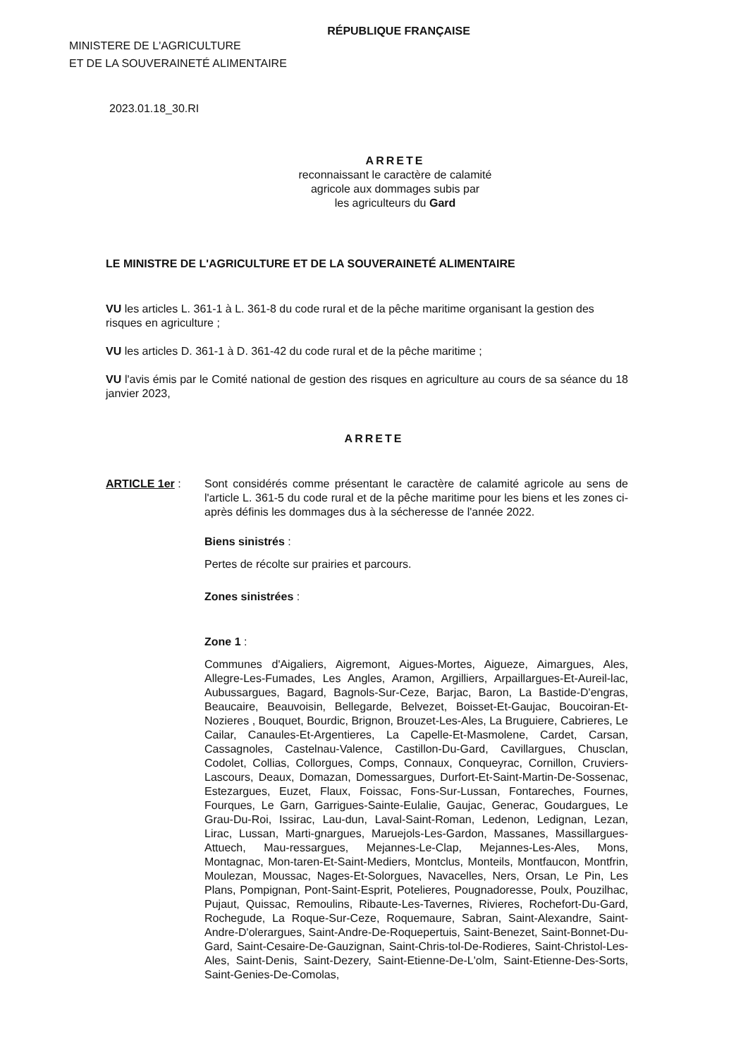RÉPUBLIQUE FRANÇAISE
MINISTERE DE L'AGRICULTURE
ET DE LA SOUVERAINETÉ ALIMENTAIRE
2023.01.18_30.RI
ARRETE
reconnaissant le caractère de calamité
agricole aux dommages subis par
les agriculteurs du Gard
LE MINISTRE DE L'AGRICULTURE ET DE LA SOUVERAINETÉ ALIMENTAIRE
VU les articles L. 361-1 à L. 361-8 du code rural et de la pêche maritime organisant la gestion des risques en agriculture ;
VU les articles D. 361-1 à D. 361-42 du code rural et de la pêche maritime ;
VU l'avis émis par le Comité national de gestion des risques en agriculture au cours de sa séance du 18 janvier 2023,
ARRETE
ARTICLE 1er : Sont considérés comme présentant le caractère de calamité agricole au sens de l'article L. 361-5 du code rural et de la pêche maritime pour les biens et les zones ci-après définis les dommages dus à la sécheresse de l'année 2022.
Biens sinistrés :
Pertes de récolte sur prairies et parcours.
Zones sinistrées :
Zone 1 :
Communes d'Aigaliers, Aigremont, Aigues-Mortes, Aigueze, Aimargues, Ales, Allegre-Les-Fumades, Les Angles, Aramon, Argilliers, Arpaillargues-Et-Aureil-lac, Aubussargues, Bagard, Bagnols-Sur-Ceze, Barjac, Baron, La Bastide-D'engras, Beaucaire, Beauvoisin, Bellegarde, Belvezet, Boisset-Et-Gaujac, Boucoiran-Et-Nozieres , Bouquet, Bourdic, Brignon, Brouzet-Les-Ales, La Bruguiere, Cabrieres, Le Cailar, Canaules-Et-Argentieres, La Capelle-Et-Masmolene, Cardet, Carsan, Cassagnoles, Castelnau-Valence, Castillon-Du-Gard, Cavillargues, Chusclan, Codolet, Collias, Collorgues, Comps, Connaux, Conqueyrac, Cornillon, Cruviers-Lascours, Deaux, Domazan, Domessargues, Durfort-Et-Saint-Martin-De-Sossenac, Estezargues, Euzet, Flaux, Foissac, Fons-Sur-Lussan, Fontareches, Fournes, Fourques, Le Garn, Garrigues-Sainte-Eulalie, Gaujac, Generac, Goudargues, Le Grau-Du-Roi, Issirac, Lau-dun, Laval-Saint-Roman, Ledenon, Ledignan, Lezan, Lirac, Lussan, Marti-gnargues, Maruejols-Les-Gardon, Massanes, Massillargues-Attuech, Mau-ressargues, Mejannes-Le-Clap, Mejannes-Les-Ales, Mons, Montagnac, Mon-taren-Et-Saint-Mediers, Montclus, Monteils, Montfaucon, Montfrin, Moulezan, Moussac, Nages-Et-Solorgues, Navacelles, Ners, Orsan, Le Pin, Les Plans, Pompignan, Pont-Saint-Esprit, Potelieres, Pougnadoresse, Poulx, Pouzilhac, Pujaut, Quissac, Remoulins, Ribaute-Les-Tavernes, Rivieres, Rochefort-Du-Gard, Rochegude, La Roque-Sur-Ceze, Roquemaure, Sabran, Saint-Alexandre, Saint-Andre-D'olerargues, Saint-Andre-De-Roquepertuis, Saint-Benezet, Saint-Bonnet-Du-Gard, Saint-Cesaire-De-Gauzignan, Saint-Chris-tol-De-Rodieres, Saint-Christol-Les-Ales, Saint-Denis, Saint-Dezery, Saint-Etienne-De-L'olm, Saint-Etienne-Des-Sorts, Saint-Genies-De-Comolas,